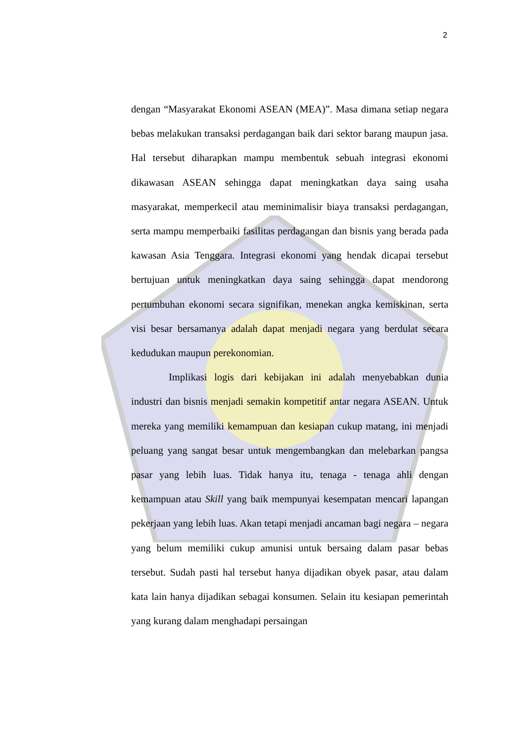2
dengan “Masyarakat Ekonomi ASEAN (MEA)”. Masa dimana setiap negara bebas melakukan transaksi perdagangan baik dari sektor barang maupun jasa. Hal tersebut diharapkan mampu membentuk sebuah integrasi ekonomi dikawasan ASEAN sehingga dapat meningkatkan daya saing usaha masyarakat, memperkecil atau meminimalisir biaya transaksi perdagangan, serta mampu memperbaiki fasilitas perdagangan dan bisnis yang berada pada kawasan Asia Tenggara. Integrasi ekonomi yang hendak dicapai tersebut bertujuan untuk meningkatkan daya saing sehingga dapat mendorong pertumbuhan ekonomi secara signifikan, menekan angka kemiskinan, serta visi besar bersamanya adalah dapat menjadi negara yang berdulat secara kedudukan maupun perekonomian.
Implikasi logis dari kebijakan ini adalah menyebabkan dunia industri dan bisnis menjadi semakin kompetitif antar negara ASEAN. Untuk mereka yang memiliki kemampuan dan kesiapan cukup matang, ini menjadi peluang yang sangat besar untuk mengembangkan dan melebarkan pangsa pasar yang lebih luas. Tidak hanya itu, tenaga - tenaga ahli dengan kemampuan atau Skill yang baik mempunyai kesempatan mencari lapangan pekerjaan yang lebih luas. Akan tetapi menjadi ancaman bagi negara – negara yang belum memiliki cukup amunisi untuk bersaing dalam pasar bebas tersebut. Sudah pasti hal tersebut hanya dijadikan obyek pasar, atau dalam kata lain hanya dijadikan sebagai konsumen. Selain itu kesiapan pemerintah yang kurang dalam menghadapi persaingan